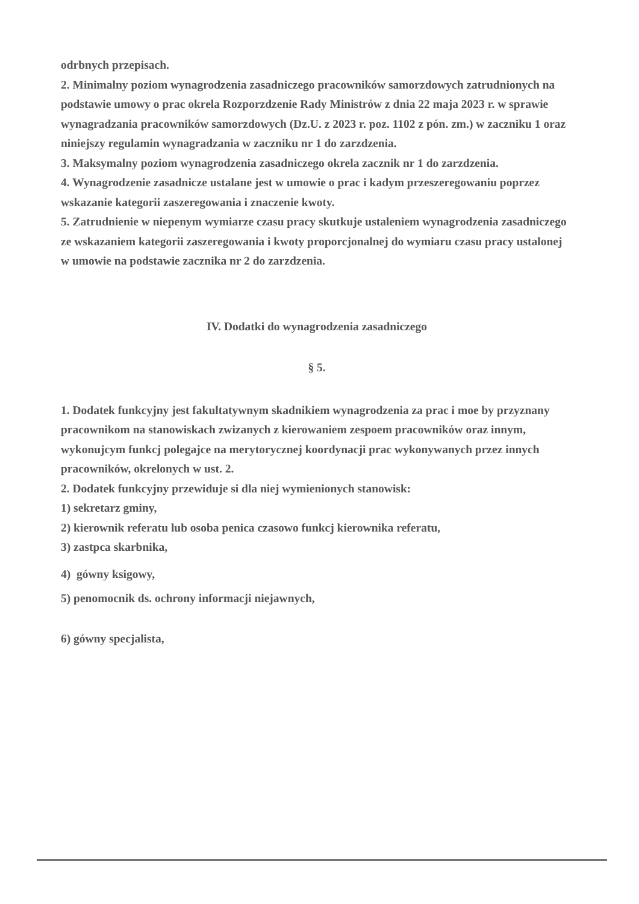odrbnych przepisach.
2. Minimalny poziom wynagrodzenia zasadniczego pracowników samorzdowych zatrudnionych na podstawie umowy o prac okrela Rozporzdzenie Rady Ministrów z dnia 22 maja 2023 r. w sprawie wynagradzania pracowników samorzdowych (Dz.U. z 2023 r. poz. 1102 z pón. zm.) w zaczniku 1 oraz niniejszy regulamin wynagradzania w zaczniku nr 1 do zarzdzenia.
3. Maksymalny poziom wynagrodzenia zasadniczego okrela zacznik nr 1 do zarzdzenia.
4. Wynagrodzenie zasadnicze ustalane jest w umowie o prac i kadym przeszeregowaniu poprzez wskazanie kategorii zaszeregowania i znaczenie kwoty.
5. Zatrudnienie w niepenym wymiarze czasu pracy skutkuje ustaleniem wynagrodzenia zasadniczego ze wskazaniem kategorii zaszeregowania i kwoty proporcjonalnej do wymiaru czasu pracy ustalonej w umowie na podstawie zacznika nr 2 do zarzdzenia.
IV. Dodatki do wynagrodzenia zasadniczego
§ 5.
1. Dodatek funkcyjny jest fakultatywnym skadnikiem wynagrodzenia za prac i moe by przyznany pracownikom na stanowiskach zwizanych z kierowaniem zespoem pracowników oraz innym, wykonujcym funkcj polegajce na merytorycznej koordynacji prac wykonywanych przez innych pracowników, okrelonych w ust. 2.
2. Dodatek funkcyjny przewiduje si dla niej wymienionych stanowisk:
1) sekretarz gminy,
2) kierownik referatu lub osoba penica czasowo funkcj kierownika referatu,
3) zastpca skarbnika,
4) gówny ksigowy,
5) penomocnik ds. ochrony informacji niejawnych,
6) gówny specjalista,